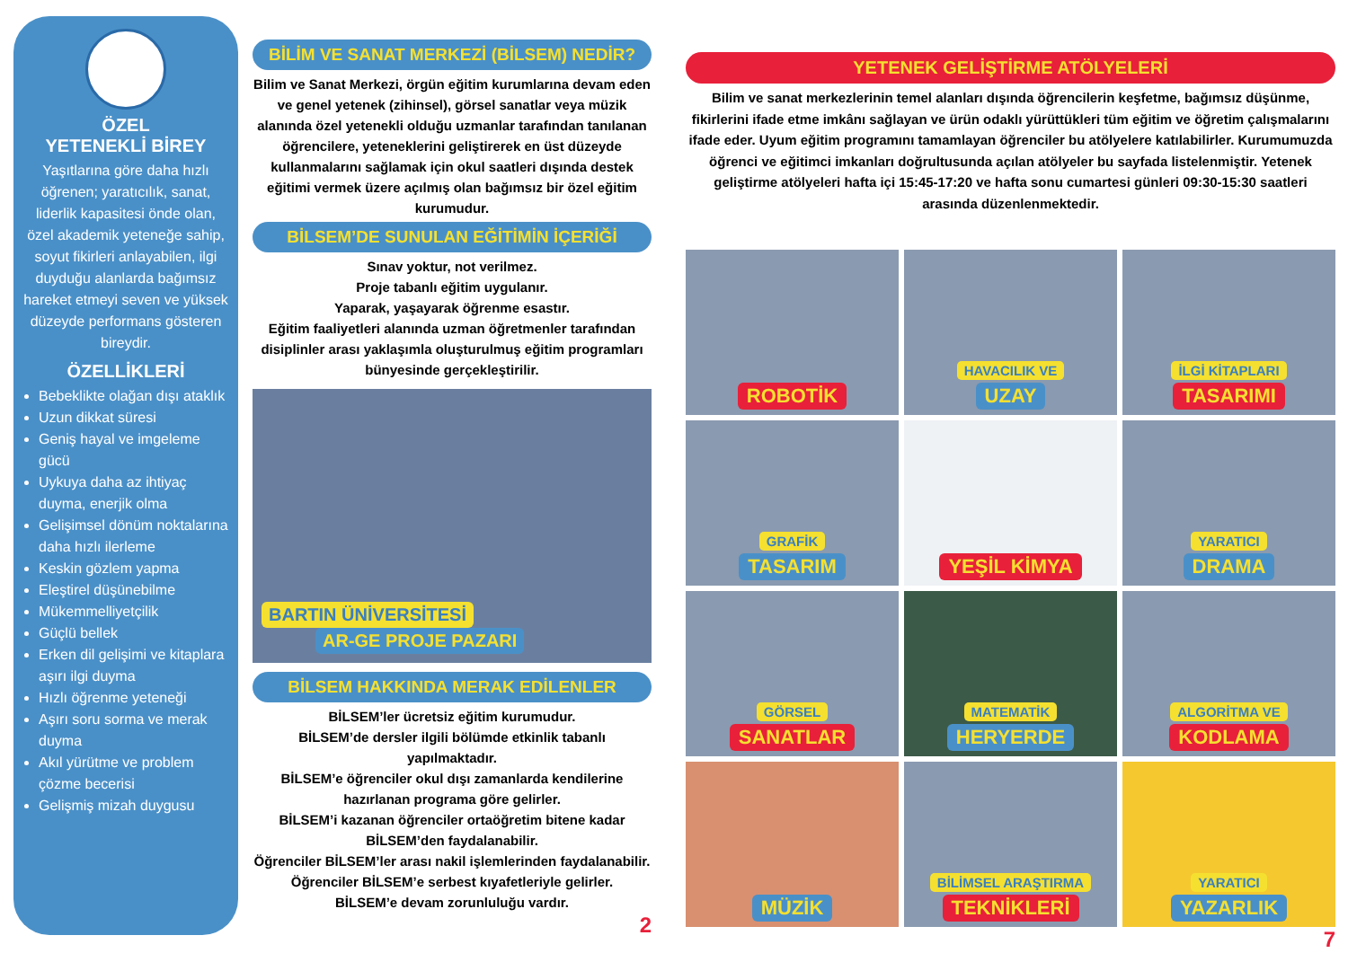ÖZEL
YETENEKLİ BİREY
Yaşıtlarına göre daha hızlı öğrenen; yaratıcılık, sanat, liderlik kapasitesi önde olan, özel akademik yeteneğe sahip, soyut fikirleri anlayabilen, ilgi duyduğu alanlarda bağımsız hareket etmeyi seven ve yüksek düzeyde performans gösteren bireydir.
ÖZELLİKLERİ
Bebeklikte olağan dışı ataklık
Uzun dikkat süresi
Geniş hayal ve imgeleme gücü
Uykuya daha az ihtiyaç duyma, enerjik olma
Gelişimsel dönüm noktalarına daha hızlı ilerleme
Keskin gözlem yapma
Eleştirel düşünebilme
Mükemmelliyetçilik
Güçlü bellek
Erken dil gelişimi ve kitaplara aşırı ilgi duyma
Hızlı öğrenme yeteneği
Aşırı soru sorma ve merak duyma
Akıl yürütme ve problem çözme becerisi
Gelişmiş mizah duygusu
BİLİM VE SANAT MERKEZİ (BİLSEM) NEDİR?
Bilim ve Sanat Merkezi, örgün eğitim kurumlarına devam eden ve genel yetenek (zihinsel), görsel sanatlar veya müzik alanında özel yetenekli olduğu uzmanlar tarafından tanılanan öğrencilere, yeteneklerini geliştirerek en üst düzeyde kullanmalarını sağlamak için okul saatleri dışında destek eğitimi vermek üzere açılmış olan bağımsız bir özel eğitim kurumudur.
BİLSEM’DE SUNULAN EĞİTİMİN İÇERİĞİ
Sınav yoktur, not verilmez.
Proje tabanlı eğitim uygulanır.
Yaparak, yaşayarak öğrenme esastır.
Eğitim faaliyetleri alanında uzman öğretmenler tarafından disiplinler arası yaklaşımla oluşturulmuş eğitim programları bünyesinde gerçekleştirilir.
BARTIN ÜNİVERSİTESİ
AR-GE PROJE PAZARI
BİLSEM HAKKINDA MERAK EDİLENLER
BİLSEM’ler ücretsiz eğitim kurumudur.
BİLSEM’de dersler ilgili bölümde etkinlik tabanlı yapılmaktadır.
BİLSEM’e öğrenciler okul dışı zamanlarda kendilerine hazırlanan programa göre gelirler.
BİLSEM’i kazanan öğrenciler ortaöğretim bitene kadar BİLSEM’den faydalanabilir.
Öğrenciler BİLSEM’ler arası nakil işlemlerinden faydalanabilir.
Öğrenciler BİLSEM’e serbest kıyafetleriyle gelirler.
BİLSEM’e devam zorunluluğu vardır.
2
YETENEK GELİŞTİRME ATÖLYELERİ
Bilim ve sanat merkezlerinin temel alanları dışında öğrencilerin keşfetme, bağımsız düşünme, fikirlerini ifade etme imkânı sağlayan ve ürün odaklı yürüttükleri tüm eğitim ve öğretim çalışmalarını ifade eder. Uyum eğitim programını tamamlayan öğrenciler bu atölyelere katılabilirler. Kurumumuzda öğrenci ve eğitimci imkanları doğrultusunda açılan atölyeler bu sayfada listelenmiştir. Yetenek geliştirme atölyeleri hafta içi 15:45-17:20 ve hafta sonu cumartesi günleri 09:30-15:30 saatleri arasında düzenlenmektedir.
ROBOTİK
HAVACILIK VE
UZAY
İLGİ KİTAPLARI
TASARIMI
GRAFİK
TASARIM
YEŞİL KİMYA
YARATICI
DRAMA
GÖRSEL
SANATLAR
MATEMATİK
HERYERDE
ALGORİTMA VE
KODLAMA
MÜZİK
BİLİMSEL ARAŞTIRMA
TEKNİKLERİ
YARATICI
YAZARLIK
7